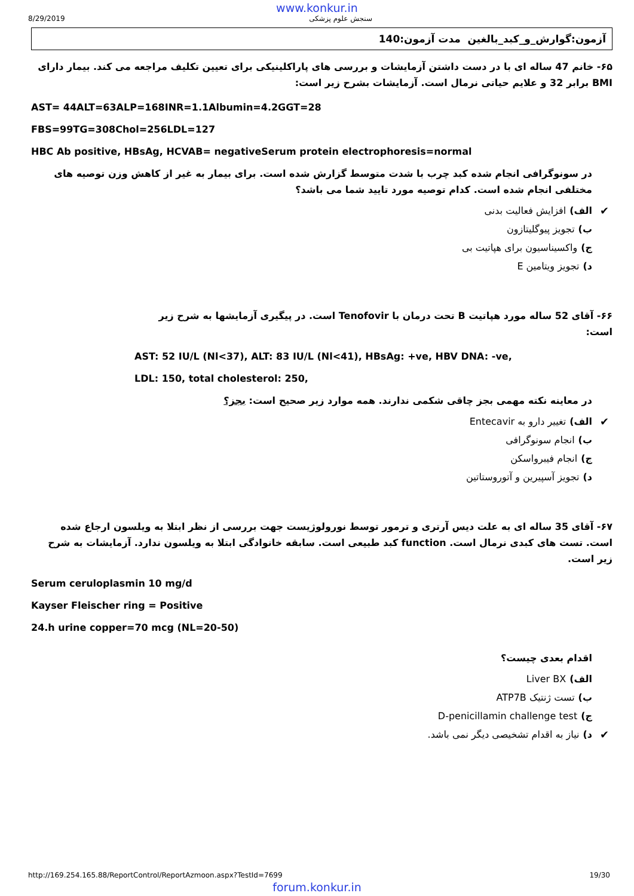www.konkur.in
8/29/2019 سنجش علوم پزشکی
آزمون:گوارش_و_کبد_بالغین مدت آزمون:140
۶۵- خانم 47 ساله ای با در دست داشتن آزمایشات و بررسی های پاراکلینیکی برای تعیین تکلیف مراجعه می کند. بیمار دارای BMI برابر 32 و علایم حیاتی نرمال است. آزمایشات بشرح زیر است:
AST= 44ALT=63ALP=168INR=1.1Albumin=4.2GGT=28
FBS=99TG=308Chol=256LDL=127
HBC Ab positive, HBsAg, HCVAB= negativeSerum protein electrophoresis=normal
در سونوگرافی انجام شده کبد چرب با شدت متوسط گزارش شده است. برای بیمار به غیر از کاهش وزن توصیه های مختلفی انجام شده است. کدام توصیه مورد تایید شما می باشد؟
الف) افزایش فعالیت بدنی ✔
ب) تجویز پیوگلیتازون
ج) واکسیناسیون برای هپاتیت بی
د) تجویز ویتامین E
۶۶- آقای 52 ساله مورد هپاتیت B تحت درمان با Tenofovir است. در پیگیری آزمایشها به شرح زیر است:
AST: 52 IU/L (Nl<37), ALT: 83 IU/L (Nl<41), HBsAg: +ve, HBV DNA: -ve,
LDL: 150, total cholesterol: 250,
در معاینه نکته مهمی بجز چاقی شکمی ندارند. همه موارد زیر صحیح است: بجز؟
الف) تغییر دارو به Entecavir ✔
ب) انجام سونوگرافی
ج) انجام فیبرواسکن
د) تجویز آسپیرین و آتوروستاتین
۶۷- آقای 35 ساله ای به علت دیس آرتری و ترمور توسط نورولوژیست جهت بررسی از نظر ابتلا به ویلسون ارجاع شده است. تست های کبدی نرمال است. function کبد طبیعی است. سابقه خانوادگی ابتلا به ویلسون ندارد. آزمایشات به شرح زیر است.
Serum ceruloplasmin 10 mg/d
Kayser Fleischer ring = Positive
24.h urine copper=70 mcg (NL=20-50)
اقدام بعدی چیست؟
الف) Liver BX
ب) تست ژنتیک ATP7B
ج) D-penicillamin challenge test
د) نیاز به اقدام تشخیصی دیگر نمی باشد. ✔
http://169.254.165.88/ReportControl/ReportAzmoon.aspx?TestId=7699 19/30
forum.konkur.in